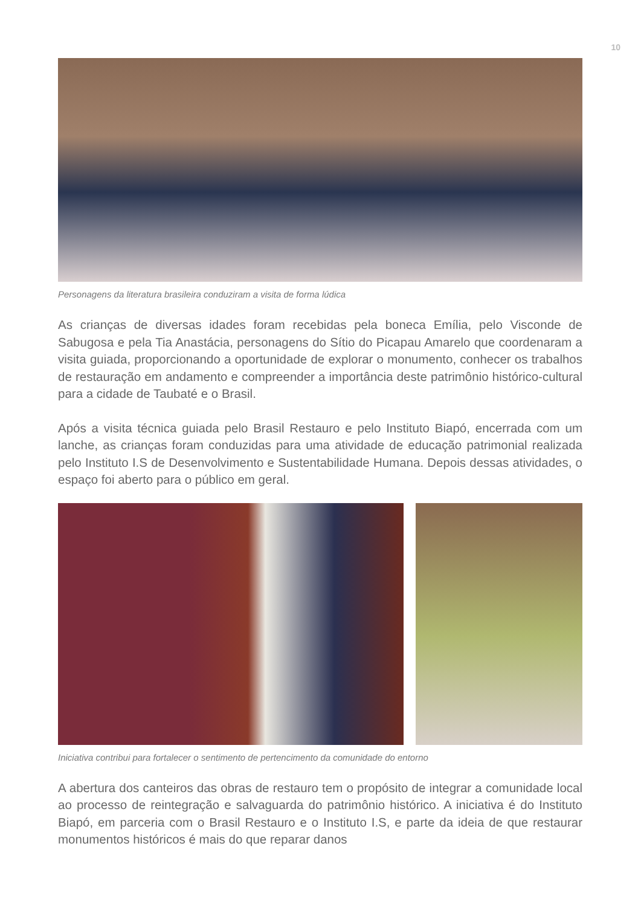10
Personagens da literatura brasileira conduziram a visita de forma lúdica
As crianças de diversas idades foram recebidas pela boneca Emília, pelo Visconde de Sabugosa e pela Tia Anastácia, personagens do Sítio do Picapau Amarelo que coordenaram a visita guiada, proporcionando a oportunidade de explorar o monumento, conhecer os trabalhos de restauração em andamento e compreender a importância deste patrimônio histórico-cultural para a cidade de Taubaté e o Brasil.
Após a visita técnica guiada pelo Brasil Restauro e pelo Instituto Biapó, encerrada com um lanche, as crianças foram conduzidas para uma atividade de educação patrimonial realizada pelo Instituto I.S de Desenvolvimento e Sustentabilidade Humana. Depois dessas atividades, o espaço foi aberto para o público em geral.
Iniciativa contribui para fortalecer o sentimento de pertencimento da comunidade do entorno
A abertura dos canteiros das obras de restauro tem o propósito de integrar a comunidade local ao processo de reintegração e salvaguarda do patrimônio histórico. A iniciativa é do Instituto Biapó, em parceria com o Brasil Restauro e o Instituto I.S, e parte da ideia de que restaurar monumentos históricos é mais do que reparar danos